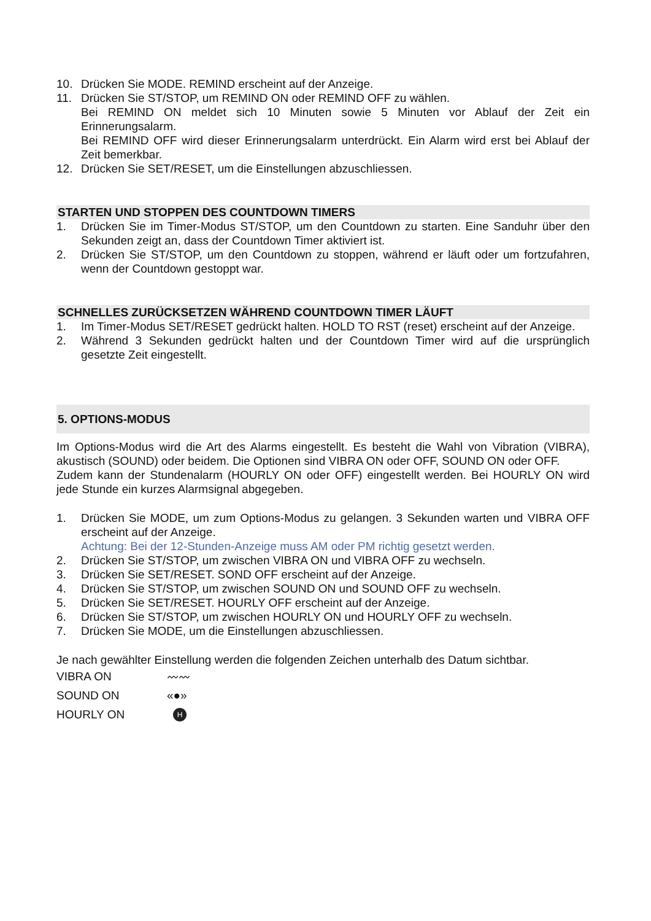10. Drücken Sie MODE. REMIND erscheint auf der Anzeige.
11. Drücken Sie ST/STOP, um REMIND ON oder REMIND OFF zu wählen.
Bei REMIND ON meldet sich 10 Minuten sowie 5 Minuten vor Ablauf der Zeit ein Erinnerungsalarm.
Bei REMIND OFF wird dieser Erinnerungsalarm unterdrückt. Ein Alarm wird erst bei Ablauf der Zeit bemerkbar.
12. Drücken Sie SET/RESET, um die Einstellungen abzuschliessen.
STARTEN UND STOPPEN DES COUNTDOWN TIMERS
1. Drücken Sie im Timer-Modus ST/STOP, um den Countdown zu starten. Eine Sanduhr über den Sekunden zeigt an, dass der Countdown Timer aktiviert ist.
2. Drücken Sie ST/STOP, um den Countdown zu stoppen, während er läuft oder um fortzufahren, wenn der Countdown gestoppt war.
SCHNELLES ZURÜCKSETZEN WÄHREND COUNTDOWN TIMER LÄUFT
1. Im Timer-Modus SET/RESET gedrückt halten. HOLD TO RST (reset) erscheint auf der Anzeige.
2. Während 3 Sekunden gedrückt halten und der Countdown Timer wird auf die ursprünglich gesetzte Zeit eingestellt.
5. OPTIONS-MODUS
Im Options-Modus wird die Art des Alarms eingestellt. Es besteht die Wahl von Vibration (VIBRA), akustisch (SOUND) oder beidem. Die Optionen sind VIBRA ON oder OFF, SOUND ON oder OFF.
Zudem kann der Stundenalarm (HOURLY ON oder OFF) eingestellt werden. Bei HOURLY ON wird jede Stunde ein kurzes Alarmsignal abgegeben.
1. Drücken Sie MODE, um zum Options-Modus zu gelangen. 3 Sekunden warten und VIBRA OFF erscheint auf der Anzeige.
Achtung: Bei der 12-Stunden-Anzeige muss AM oder PM richtig gesetzt werden.
2. Drücken Sie ST/STOP, um zwischen VIBRA ON und VIBRA OFF zu wechseln.
3. Drücken Sie SET/RESET. SOND OFF erscheint auf der Anzeige.
4. Drücken Sie ST/STOP, um zwischen SOUND ON und SOUND OFF zu wechseln.
5. Drücken Sie SET/RESET. HOURLY OFF erscheint auf der Anzeige.
6. Drücken Sie ST/STOP, um zwischen HOURLY ON und HOURLY OFF zu wechseln.
7. Drücken Sie MODE, um die Einstellungen abzuschliessen.
Je nach gewählter Einstellung werden die folgenden Zeichen unterhalb des Datum sichtbar.
VIBRA ON 〰〰
SOUND ON «●»
HOURLY ON H